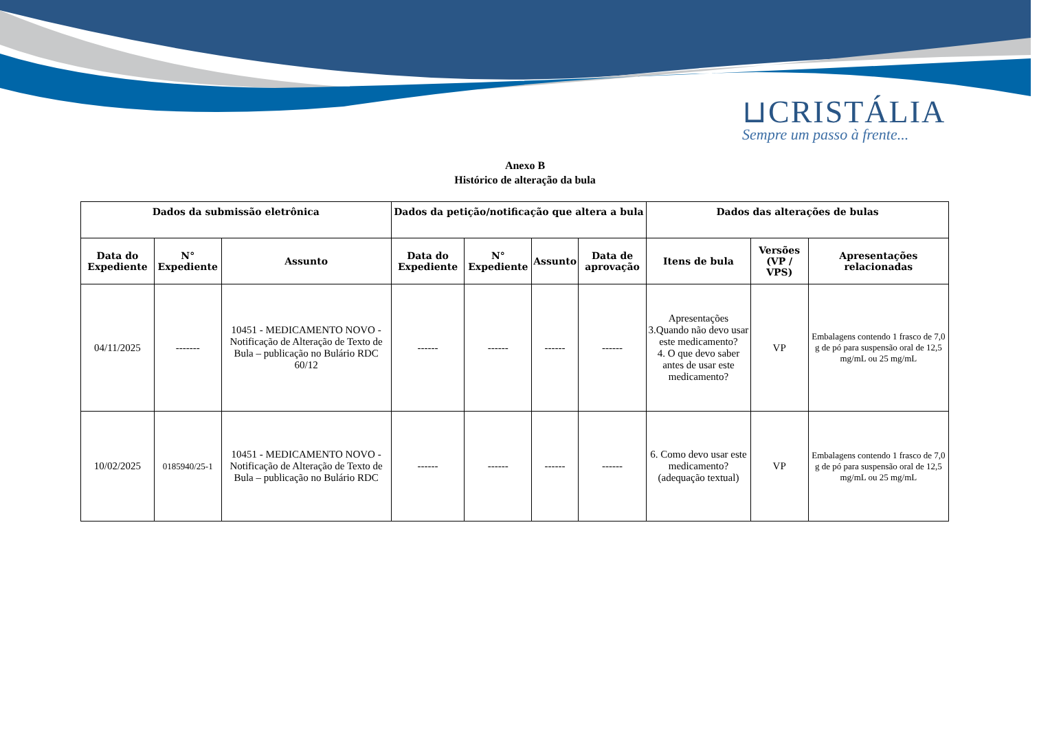⊔CRISTÁLIA
Sempre um passo à frente...
Anexo B
Histórico de alteração da bula
| Dados da submissão eletrônica | | | Dados da petição/notificação que altera a bula | | | | Dados das alterações de bulas | | |
| --- | --- | --- | --- | --- | --- | --- | --- | --- | --- |
| Data do Expediente | N° Expediente | Assunto | Data do Expediente | N° Expediente | Assunto | Data de aprovação | Itens de bula | Versões (VP / VPS) | Apresentações relacionadas |
| 04/11/2025 | ------- | 10451 - MEDICAMENTO NOVO - Notificação de Alteração de Texto de Bula – publicação no Bulário RDC 60/12 | ------ | ------ | ------ | ------ | Apresentações 3.Quando não devo usar este medicamento? 4. O que devo saber antes de usar este medicamento? | VP | Embalagens contendo 1 frasco de 7,0 g de pó para suspensão oral de 12,5 mg/mL ou 25 mg/mL |
| 10/02/2025 | 0185940/25-1 | 10451 - MEDICAMENTO NOVO - Notificação de Alteração de Texto de Bula – publicação no Bulário RDC | ------ | ------ | ------ | ------ | 6. Como devo usar este medicamento? (adequação textual) | VP | Embalagens contendo 1 frasco de 7,0 g de pó para suspensão oral de 12,5 mg/mL ou 25 mg/mL |